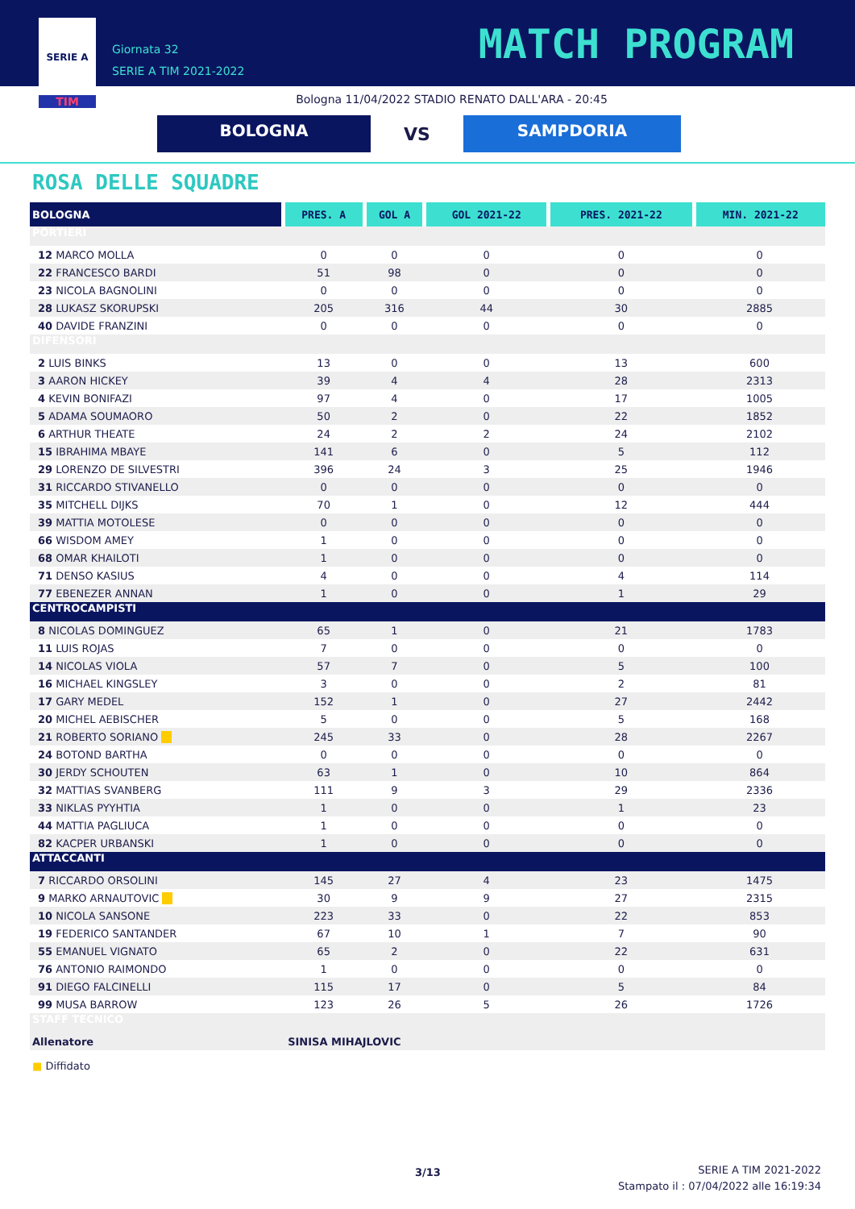SERIE A
TIM
Giornata 32
SERIE A TIM 2021-2022
MATCH PROGRAM
Bologna 11/04/2022 STADIO RENATO DALL'ARA - 20:45
BOLOGNA
VS
SAMPDORIA
ROSA DELLE SQUADRE
| BOLOGNA | PRES. A | GOL A | GOL 2021-22 | PRES. 2021-22 | MIN. 2021-22 |
| --- | --- | --- | --- | --- | --- |
| PORTIERI | | | | | |
| 12 MARCO MOLLA | 0 | 0 | 0 | 0 | 0 |
| 22 FRANCESCO BARDI | 51 | 98 | 0 | 0 | 0 |
| 23 NICOLA BAGNOLINI | 0 | 0 | 0 | 0 | 0 |
| 28 LUKASZ SKORUPSKI | 205 | 316 | 44 | 30 | 2885 |
| 40 DAVIDE FRANZINI | 0 | 0 | 0 | 0 | 0 |
| DIFENSORI | | | | | |
| 2 LUIS BINKS | 13 | 0 | 0 | 13 | 600 |
| 3 AARON HICKEY | 39 | 4 | 4 | 28 | 2313 |
| 4 KEVIN BONIFAZI | 97 | 4 | 0 | 17 | 1005 |
| 5 ADAMA SOUMAORO | 50 | 2 | 0 | 22 | 1852 |
| 6 ARTHUR THEATE | 24 | 2 | 2 | 24 | 2102 |
| 15 IBRAHIMA MBAYE | 141 | 6 | 0 | 5 | 112 |
| 29 LORENZO DE SILVESTRI | 396 | 24 | 3 | 25 | 1946 |
| 31 RICCARDO STIVANELLO | 0 | 0 | 0 | 0 | 0 |
| 35 MITCHELL DIJKS | 70 | 1 | 0 | 12 | 444 |
| 39 MATTIA MOTOLESE | 0 | 0 | 0 | 0 | 0 |
| 66 WISDOM AMEY | 1 | 0 | 0 | 0 | 0 |
| 68 OMAR KHAILOTI | 1 | 0 | 0 | 0 | 0 |
| 71 DENSO KASIUS | 4 | 0 | 0 | 4 | 114 |
| 77 EBENEZER ANNAN | 1 | 0 | 0 | 1 | 29 |
| CENTROCAMPISTI | | | | | |
| 8 NICOLAS DOMINGUEZ | 65 | 1 | 0 | 21 | 1783 |
| 11 LUIS ROJAS | 7 | 0 | 0 | 0 | 0 |
| 14 NICOLAS VIOLA | 57 | 7 | 0 | 5 | 100 |
| 16 MICHAEL KINGSLEY | 3 | 0 | 0 | 2 | 81 |
| 17 GARY MEDEL | 152 | 1 | 0 | 27 | 2442 |
| 20 MICHEL AEBISCHER | 5 | 0 | 0 | 5 | 168 |
| 21 ROBERTO SORIANO ■ | 245 | 33 | 0 | 28 | 2267 |
| 24 BOTOND BARTHA | 0 | 0 | 0 | 0 | 0 |
| 30 JERDY SCHOUTEN | 63 | 1 | 0 | 10 | 864 |
| 32 MATTIAS SVANBERG | 111 | 9 | 3 | 29 | 2336 |
| 33 NIKLAS PYYHTIA | 1 | 0 | 0 | 1 | 23 |
| 44 MATTIA PAGLIUCA | 1 | 0 | 0 | 0 | 0 |
| 82 KACPER URBANSKI | 1 | 0 | 0 | 0 | 0 |
| ATTACCANTI | | | | | |
| 7 RICCARDO ORSOLINI | 145 | 27 | 4 | 23 | 1475 |
| 9 MARKO ARNAUTOVIC ■ | 30 | 9 | 9 | 27 | 2315 |
| 10 NICOLA SANSONE | 223 | 33 | 0 | 22 | 853 |
| 19 FEDERICO SANTANDER | 67 | 10 | 1 | 7 | 90 |
| 55 EMANUEL VIGNATO | 65 | 2 | 0 | 22 | 631 |
| 76 ANTONIO RAIMONDO | 1 | 0 | 0 | 0 | 0 |
| 91 DIEGO FALCINELLI | 115 | 17 | 0 | 5 | 84 |
| 99 MUSA BARROW | 123 | 26 | 5 | 26 | 1726 |
| STAFF TECNICO | | | | | |
| Allenatore | SINISA MIHAJLOVIC | | | | |
■ Diffidato
3/13
SERIE A TIM 2021-2022
Stampato il : 07/04/2022 alle 16:19:34